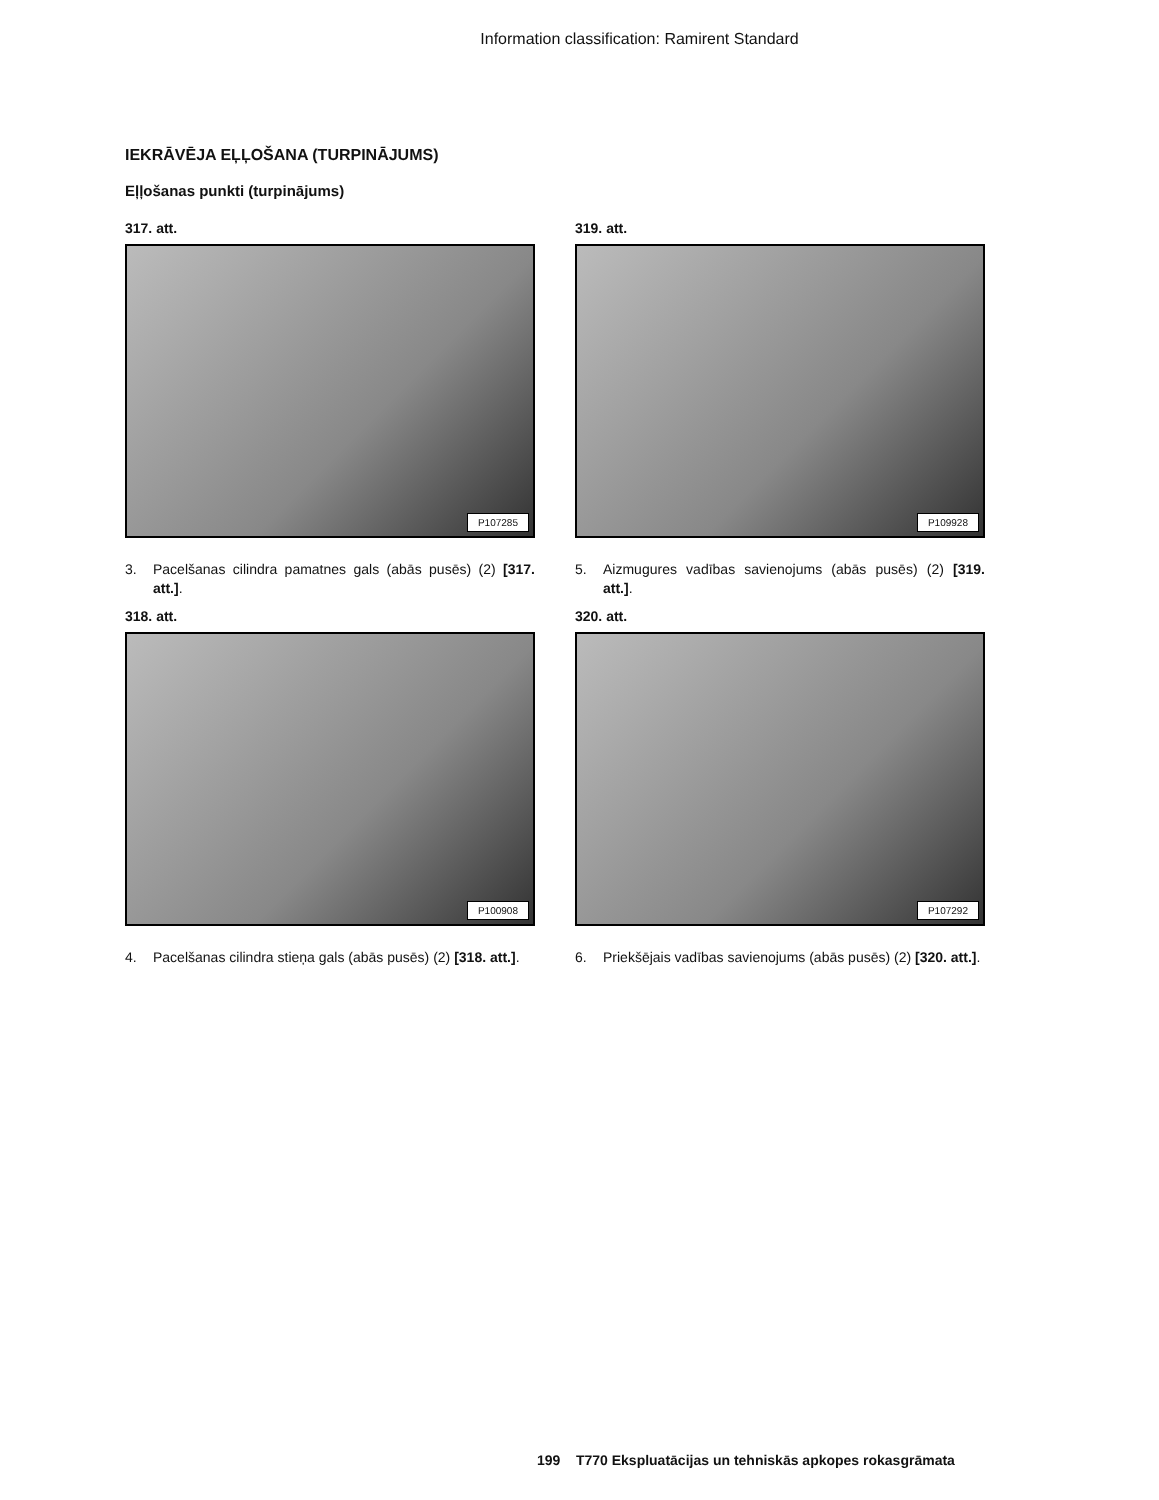Information classification: Ramirent Standard
IEKRĀVĒJA EĻĻOŠANA (TURPINĀJUMS)
Eļļošanas punkti (turpinājums)
317. att.
P107285
3. Pacelšanas cilindra pamatnes gals (abās pusēs) (2) [317. att.].
319. att.
P109928
5. Aizmugures vadības savienojums (abās pusēs) (2) [319. att.].
318. att.
P100908
4. Pacelšanas cilindra stieņa gals (abās pusēs) (2) [318. att.].
320. att.
P107292
6. Priekšējais vadības savienojums (abās pusēs) (2) [320. att.].
199 T770 Ekspluatācijas un tehniskās apkopes rokasgrāmata